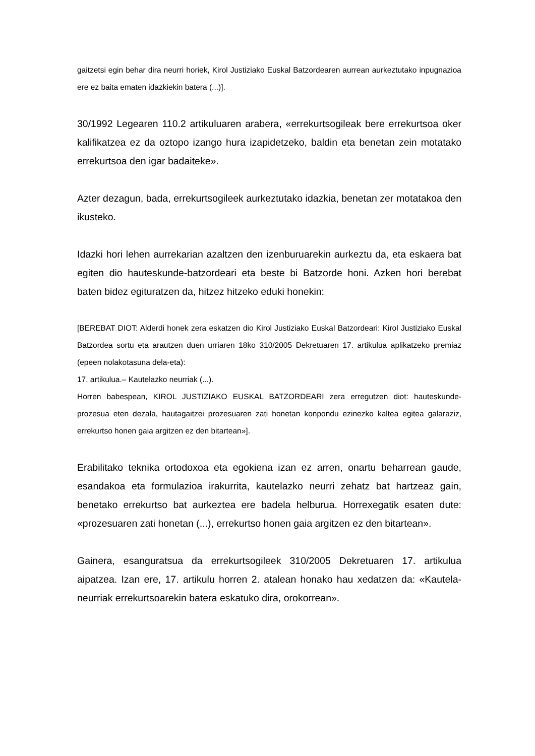gaitzetsi egin behar dira neurri horiek, Kirol Justiziako Euskal Batzordearen aurrean aurkeztutako inpugnazioa ere ez baita ematen idazkiekin batera (...)].
30/1992 Legearen 110.2 artikuluaren arabera, «errekurtsogileak bere errekurtsoa oker kalifikatzea ez da oztopo izango hura izapidetzeko, baldin eta benetan zein motatako errekurtsoa den igar badaiteke».
Azter dezagun, bada, errekurtsogileek aurkeztutako idazkia, benetan zer motatakoa den ikusteko.
Idazki hori lehen aurrekarian azaltzen den izenburuarekin aurkeztu da, eta eskaera bat egiten dio hauteskunde-batzordeari eta beste bi Batzorde honi. Azken hori berebat baten bidez egituratzen da, hitzez hitzeko eduki honekin:
[BEREBAT DIOT: Alderdi honek zera eskatzen dio Kirol Justiziako Euskal Batzordeari: Kirol Justiziako Euskal Batzordea sortu eta arautzen duen urriaren 18ko 310/2005 Dekretuaren 17. artikulua aplikatzeko premiaz (epeen nolakotasuna dela-eta):
17. artikulua.– Kautelazko neurriak (...).
Horren babespean, KIROL JUSTIZIAKO EUSKAL BATZORDEARI zera erregutzen diot: hauteskunde-prozesua eten dezala, hautagaitzei prozesuaren zati honetan konpondu ezinezko kaltea egitea galaraziz, errekurtso honen gaia argitzen ez den bitartean»].
Erabilitako teknika ortodoxoa eta egokiena izan ez arren, onartu beharrean gaude, esandakoa eta formulazioa irakurrita, kautelazko neurri zehatz bat hartzeaz gain, benetako errekurtso bat aurkeztea ere badela helburua. Horrexegatik esaten dute: «prozesuaren zati honetan (...), errekurtso honen gaia argitzen ez den bitartean».
Gainera, esanguratsua da errekurtsogileek 310/2005 Dekretuaren 17. artikulua aipatzea. Izan ere, 17. artikulu horren 2. atalean honako hau xedatzen da: «Kautela-neurriak errekurtsoarekin batera eskatuko dira, orokorrean».